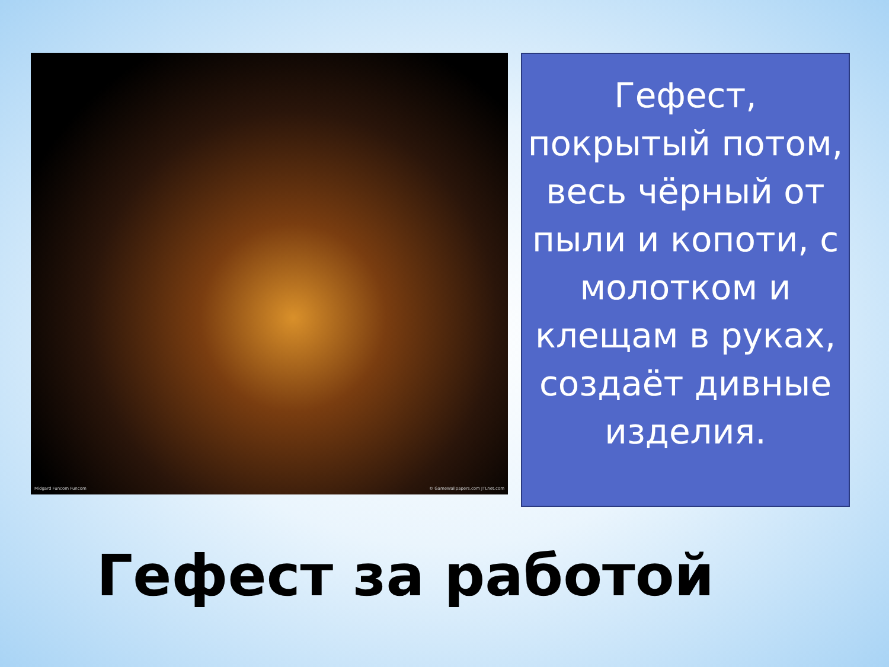Midgard Funcom Funcom © GameWallpapers.com JTLnet.com
Гефест, покрытый потом, весь чёрный от пыли и копоти, с молотком и клещам в руках, создаёт дивные изделия.
Гефест за работой